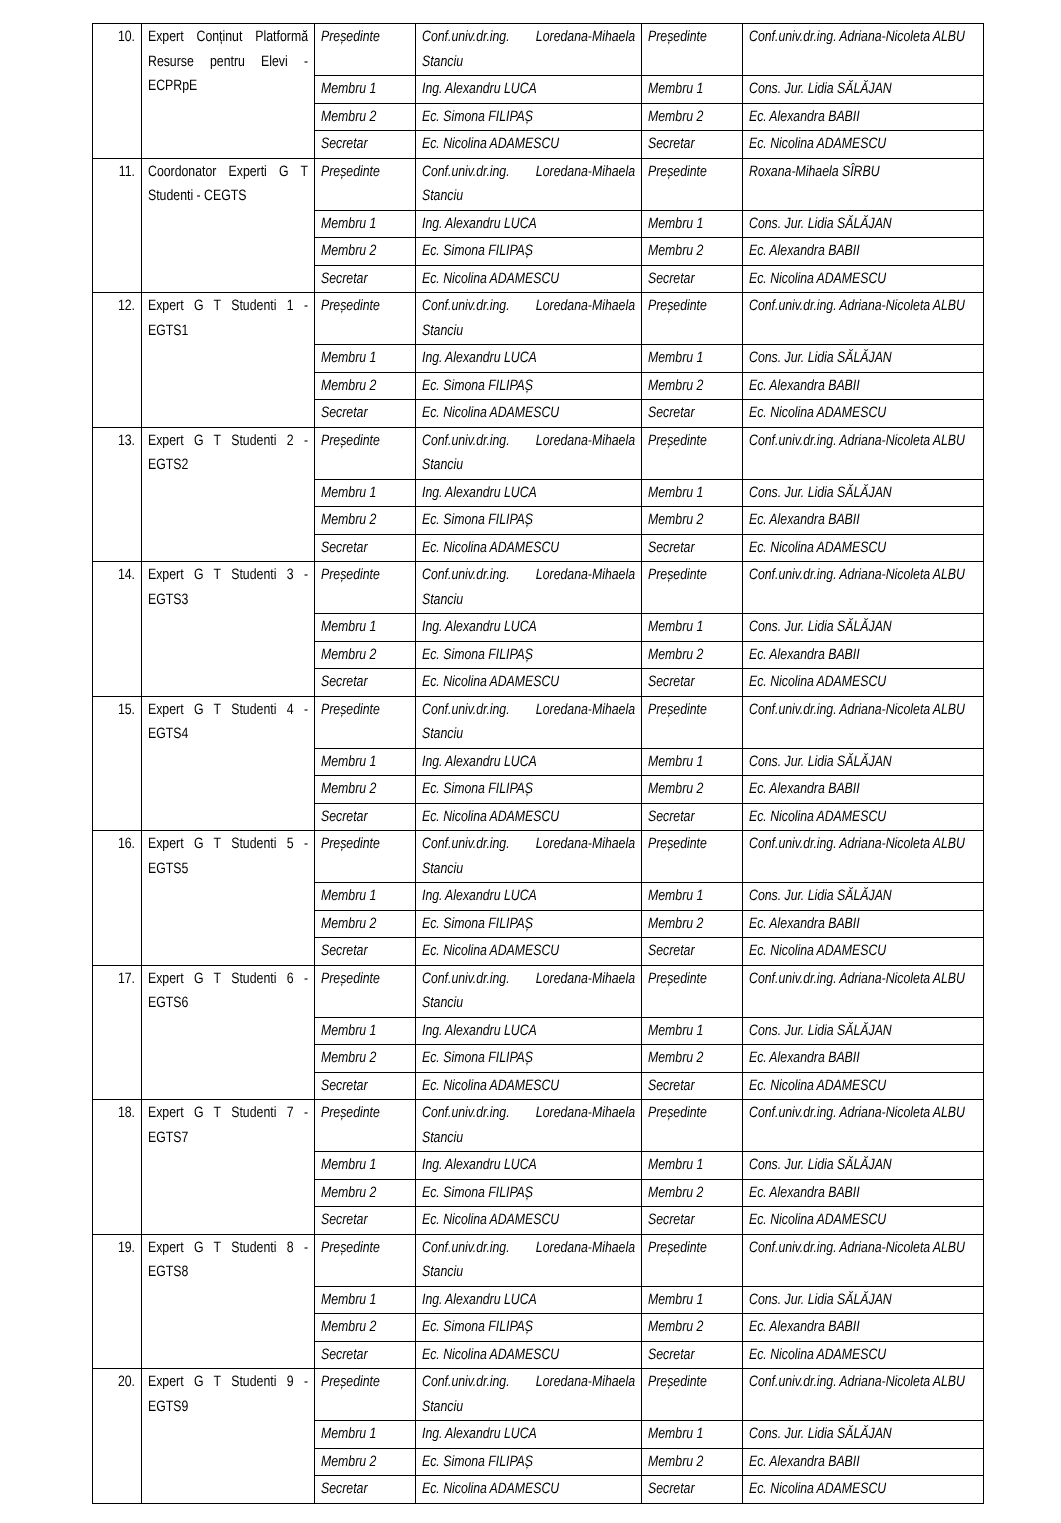| 10. | Expert Conținut Platformă Resurse pentru Elevi - ECPRpE | Președinte | Conf.univ.dr.ing. Loredana-Mihaela Stanciu | Președinte | Conf.univ.dr.ing. Adriana-Nicoleta ALBU |
| | | Membru 1 | Ing. Alexandru LUCA | Membru 1 | Cons. Jur. Lidia SĂLĂJAN |
| | | Membru 2 | Ec. Simona FILIPAȘ | Membru 2 | Ec. Alexandra BABII |
| | | Secretar | Ec. Nicolina ADAMESCU | Secretar | Ec. Nicolina ADAMESCU |
| 11. | Coordonator Experti G T Studenti - CEGTS | Președinte | Conf.univ.dr.ing. Loredana-Mihaela Stanciu | Președinte | Roxana-Mihaela SÎRBU |
| | | Membru 1 | Ing. Alexandru LUCA | Membru 1 | Cons. Jur. Lidia SĂLĂJAN |
| | | Membru 2 | Ec. Simona FILIPAȘ | Membru 2 | Ec. Alexandra BABII |
| | | Secretar | Ec. Nicolina ADAMESCU | Secretar | Ec. Nicolina ADAMESCU |
| 12. | Expert G T Studenti 1 - EGTS1 | Președinte | Conf.univ.dr.ing. Loredana-Mihaela Stanciu | Președinte | Conf.univ.dr.ing. Adriana-Nicoleta ALBU |
| | | Membru 1 | Ing. Alexandru LUCA | Membru 1 | Cons. Jur. Lidia SĂLĂJAN |
| | | Membru 2 | Ec. Simona FILIPAȘ | Membru 2 | Ec. Alexandra BABII |
| | | Secretar | Ec. Nicolina ADAMESCU | Secretar | Ec. Nicolina ADAMESCU |
| 13. | Expert G T Studenti 2 - EGTS2 | Președinte | Conf.univ.dr.ing. Loredana-Mihaela Stanciu | Președinte | Conf.univ.dr.ing. Adriana-Nicoleta ALBU |
| | | Membru 1 | Ing. Alexandru LUCA | Membru 1 | Cons. Jur. Lidia SĂLĂJAN |
| | | Membru 2 | Ec. Simona FILIPAȘ | Membru 2 | Ec. Alexandra BABII |
| | | Secretar | Ec. Nicolina ADAMESCU | Secretar | Ec. Nicolina ADAMESCU |
| 14. | Expert G T Studenti 3 - EGTS3 | Președinte | Conf.univ.dr.ing. Loredana-Mihaela Stanciu | Președinte | Conf.univ.dr.ing. Adriana-Nicoleta ALBU |
| | | Membru 1 | Ing. Alexandru LUCA | Membru 1 | Cons. Jur. Lidia SĂLĂJAN |
| | | Membru 2 | Ec. Simona FILIPAȘ | Membru 2 | Ec. Alexandra BABII |
| | | Secretar | Ec. Nicolina ADAMESCU | Secretar | Ec. Nicolina ADAMESCU |
| 15. | Expert G T Studenti 4 - EGTS4 | Președinte | Conf.univ.dr.ing. Loredana-Mihaela Stanciu | Președinte | Conf.univ.dr.ing. Adriana-Nicoleta ALBU |
| | | Membru 1 | Ing. Alexandru LUCA | Membru 1 | Cons. Jur. Lidia SĂLĂJAN |
| | | Membru 2 | Ec. Simona FILIPAȘ | Membru 2 | Ec. Alexandra BABII |
| | | Secretar | Ec. Nicolina ADAMESCU | Secretar | Ec. Nicolina ADAMESCU |
| 16. | Expert G T Studenti 5 - EGTS5 | Președinte | Conf.univ.dr.ing. Loredana-Mihaela Stanciu | Președinte | Conf.univ.dr.ing. Adriana-Nicoleta ALBU |
| | | Membru 1 | Ing. Alexandru LUCA | Membru 1 | Cons. Jur. Lidia SĂLĂJAN |
| | | Membru 2 | Ec. Simona FILIPAȘ | Membru 2 | Ec. Alexandra BABII |
| | | Secretar | Ec. Nicolina ADAMESCU | Secretar | Ec. Nicolina ADAMESCU |
| 17. | Expert G T Studenti 6 - EGTS6 | Președinte | Conf.univ.dr.ing. Loredana-Mihaela Stanciu | Președinte | Conf.univ.dr.ing. Adriana-Nicoleta ALBU |
| | | Membru 1 | Ing. Alexandru LUCA | Membru 1 | Cons. Jur. Lidia SĂLĂJAN |
| | | Membru 2 | Ec. Simona FILIPAȘ | Membru 2 | Ec. Alexandra BABII |
| | | Secretar | Ec. Nicolina ADAMESCU | Secretar | Ec. Nicolina ADAMESCU |
| 18. | Expert G T Studenti 7 - EGTS7 | Președinte | Conf.univ.dr.ing. Loredana-Mihaela Stanciu | Președinte | Conf.univ.dr.ing. Adriana-Nicoleta ALBU |
| | | Membru 1 | Ing. Alexandru LUCA | Membru 1 | Cons. Jur. Lidia SĂLĂJAN |
| | | Membru 2 | Ec. Simona FILIPAȘ | Membru 2 | Ec. Alexandra BABII |
| | | Secretar | Ec. Nicolina ADAMESCU | Secretar | Ec. Nicolina ADAMESCU |
| 19. | Expert G T Studenti 8 - EGTS8 | Președinte | Conf.univ.dr.ing. Loredana-Mihaela Stanciu | Președinte | Conf.univ.dr.ing. Adriana-Nicoleta ALBU |
| | | Membru 1 | Ing. Alexandru LUCA | Membru 1 | Cons. Jur. Lidia SĂLĂJAN |
| | | Membru 2 | Ec. Simona FILIPAȘ | Membru 2 | Ec. Alexandra BABII |
| | | Secretar | Ec. Nicolina ADAMESCU | Secretar | Ec. Nicolina ADAMESCU |
| 20. | Expert G T Studenti 9 - EGTS9 | Președinte | Conf.univ.dr.ing. Loredana-Mihaela Stanciu | Președinte | Conf.univ.dr.ing. Adriana-Nicoleta ALBU |
| | | Membru 1 | Ing. Alexandru LUCA | Membru 1 | Cons. Jur. Lidia SĂLĂJAN |
| | | Membru 2 | Ec. Simona FILIPAȘ | Membru 2 | Ec. Alexandra BABII |
| | | Secretar | Ec. Nicolina ADAMESCU | Secretar | Ec. Nicolina ADAMESCU |